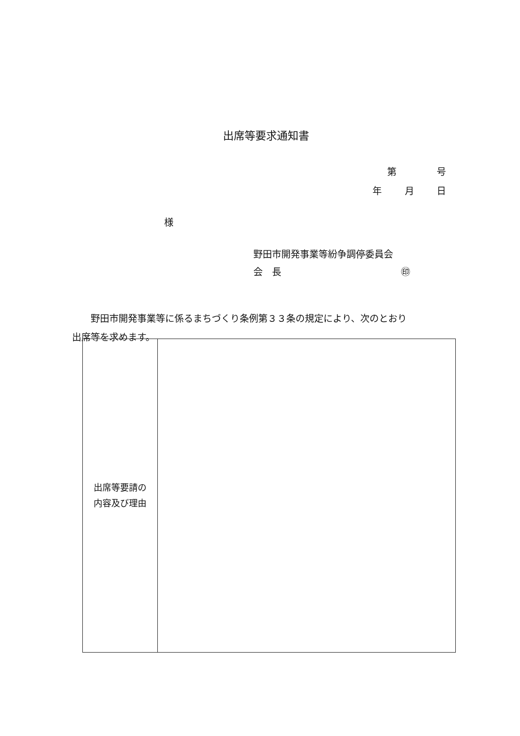出席等要求通知書
第 号
年 月 日
様
野田市開発事業等紛争調停委員会
会　長 ㊞
野田市開発事業等に係るまちづくり条例第３３条の規定により、次のとおり
出席等を求めます。
| 出席等要請の 内容及び理由 | |